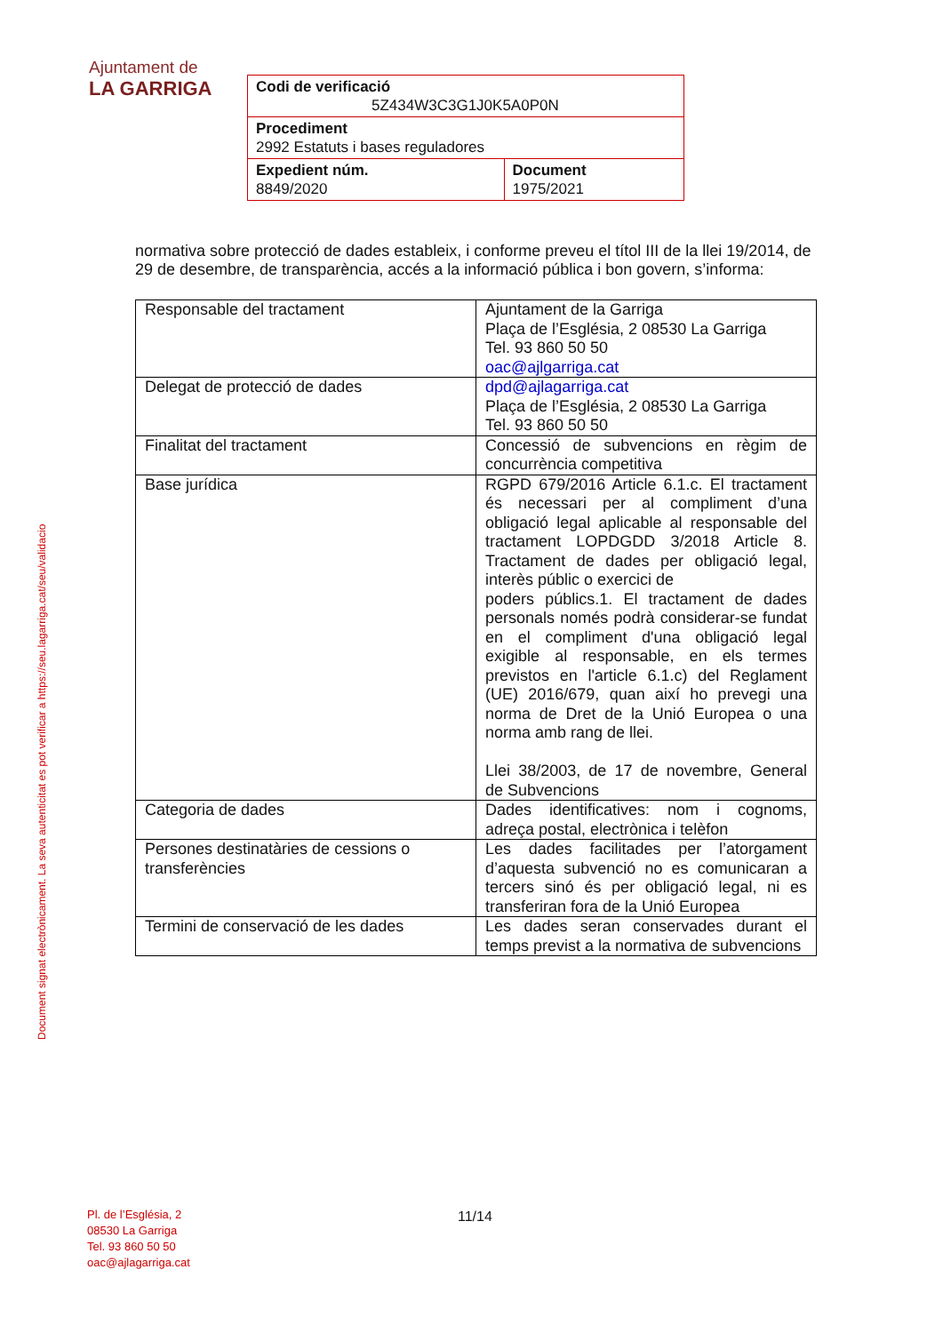Ajuntament de
LA GARRIGA
| Codi de verificació 5Z434W3C3G1J0K5A0P0N | |
| Procediment 2992 Estatuts i bases reguladores | |
| Expedient núm. 8849/2020 | Document 1975/2021 |
Document signat electrònicament. La seva autenticitat es pot verificar a https://seu.lagarriga.cat/seu/validacio
normativa sobre protecció de dades estableix, i conforme preveu el títol III de la llei 19/2014, de 29 de desembre, de transparència, accés a la informació pública i bon govern, s’informa:
| Responsable del tractament | Ajuntament de la Garriga Plaça de l’Església, 2 08530 La Garriga Tel. 93 860 50 50 oac@ajlgarriga.cat |
| Delegat de protecció de dades | dpd@ajlagarriga.cat Plaça de l’Església, 2 08530 La Garriga Tel. 93 860 50 50 |
| Finalitat del tractament | Concessió de subvencions en règim de concurrència competitiva |
| Base jurídica | RGPD 679/2016 Article 6.1.c. El tractament és necessari per al compliment d’una obligació legal aplicable al responsable del tractament LOPDGDD 3/2018 Article 8. Tractament de dades per obligació legal, interès públic o exercici de poders públics.1. El tractament de dades personals només podrà considerar-se fundat en el compliment d'una obligació legal exigible al responsable, en els termes previstos en l'article 6.1.c) del Reglament (UE) 2016/679, quan així ho prevegi una norma de Dret de la Unió Europea o una norma amb rang de llei. Llei 38/2003, de 17 de novembre, General de Subvencions |
| Categoria de dades | Dades identificatives: nom i cognoms, adreça postal, electrònica i telèfon |
| Persones destinatàries de cessions o transferències | Les dades facilitades per l’atorgament d’aquesta subvenció no es comunicaran a tercers sinó és per obligació legal, ni es transferiran fora de la Unió Europea |
| Termini de conservació de les dades | Les dades seran conservades durant el temps previst a la normativa de subvencions |
Pl. de l’Església, 2
08530 La Garriga
Tel. 93 860 50 50
oac@ajlagarriga.cat
11/14